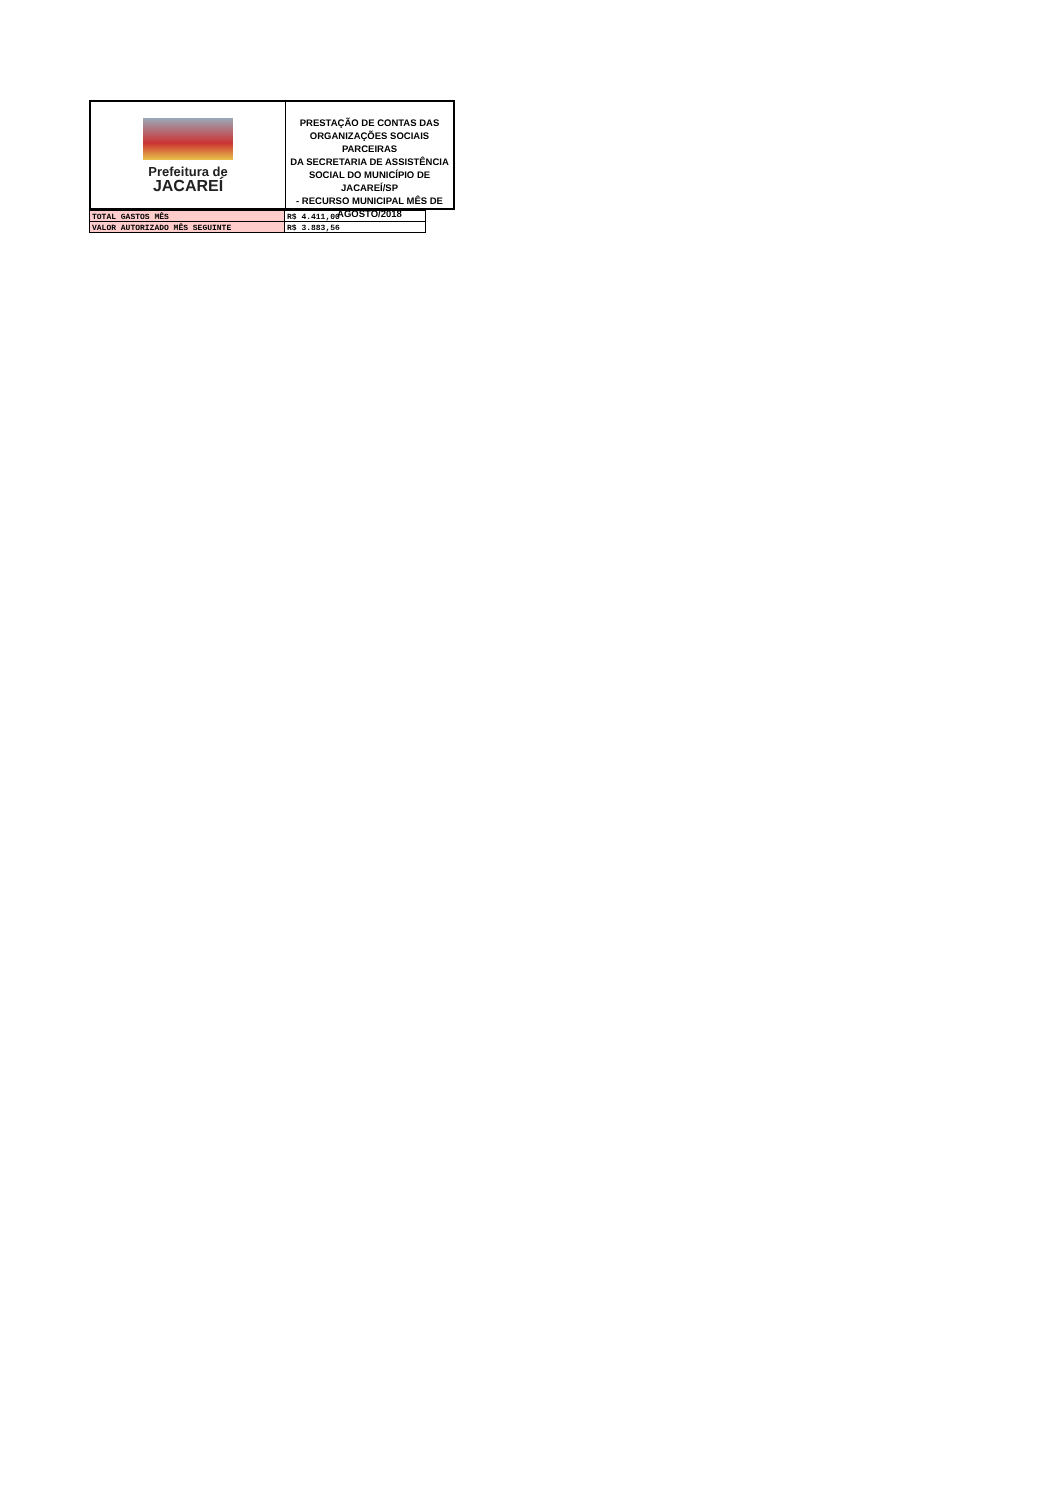Prefeitura de
JACAREÍ
PRESTAÇÃO DE CONTAS DAS
ORGANIZAÇÕES SOCIAIS PARCEIRAS
DA SECRETARIA DE ASSISTÊNCIA
SOCIAL DO MUNICÍPIO DE JACAREÍ/SP
- RECURSO MUNICIPAL MÊS DE
AGOSTO/2018
| TOTAL GASTOS MÊS | R$ 4.411,00 |
| VALOR AUTORIZADO MÊS SEGUINTE | R$ 3.883,56 |